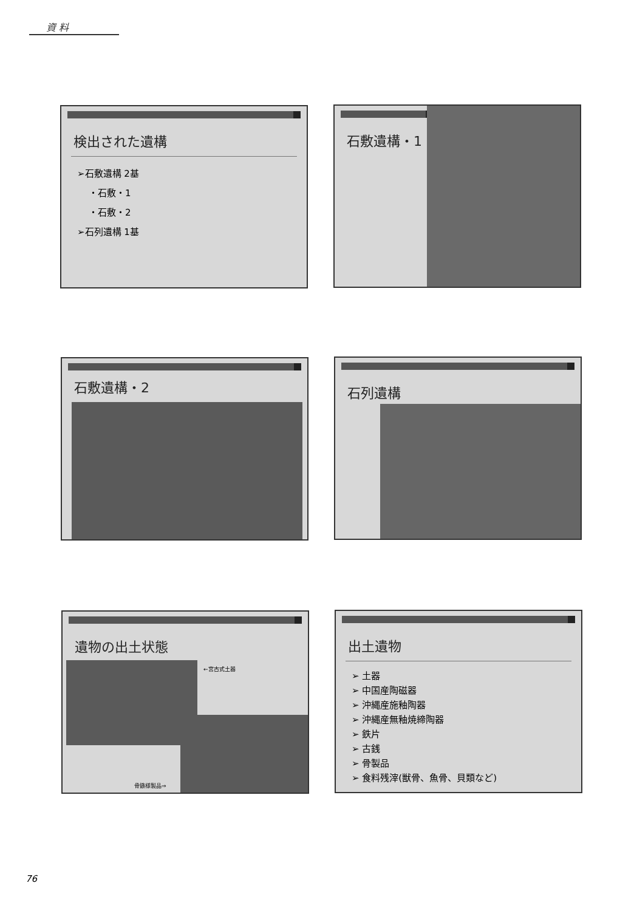資 料
検出された遺構
➢石敷遺構 2基
・石敷・1
・石敷・2
➢石列遺構 1基
石敷遺構・1
石敷遺構・2 石列遺構
遺物の出土状態
←宮古式土器
骨鏃様製品⇒
出土遺物
➢ 土器
➢ 中国産陶磁器
➢ 沖縄産施釉陶器
➢ 沖縄産無釉焼締陶器
➢ 鉄片
➢ 古銭
➢ 骨製品
➢ 食料残滓(獣骨、魚骨、貝類など)
76